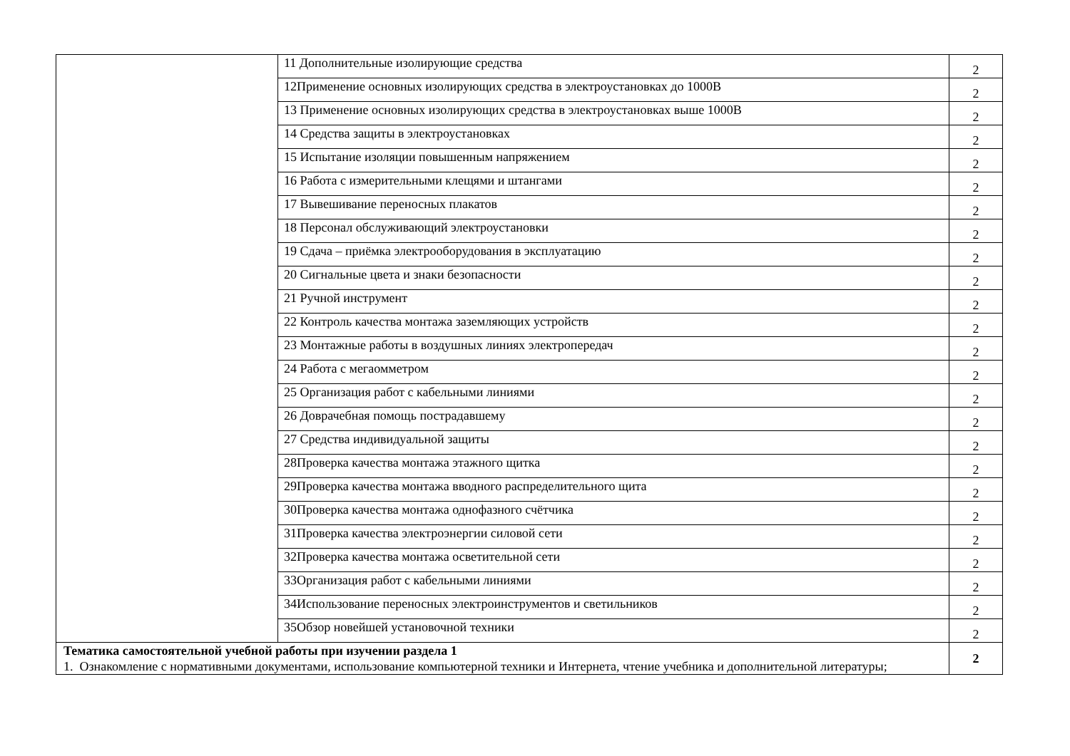| | 11 Дополнительные изолирующие средства | 2 |
| | 12Применение основных изолирующих средства в электроустановках до 1000В | 2 |
| | 13 Применение основных изолирующих средства в электроустановках выше 1000В | 2 |
| | 14 Средства защиты в электроустановках | 2 |
| | 15 Испытание изоляции повышенным напряжением | 2 |
| | 16 Работа с измерительными клещями и штангами | 2 |
| | 17 Вывешивание переносных плакатов | 2 |
| | 18 Персонал обслуживающий электроустановки | 2 |
| | 19 Сдача – приёмка электрооборудования в эксплуатацию | 2 |
| | 20 Сигнальные цвета и знаки безопасности | 2 |
| | 21 Ручной инструмент | 2 |
| | 22 Контроль качества монтажа заземляющих устройств | 2 |
| | 23 Монтажные работы в воздушных линиях электропередач | 2 |
| | 24 Работа с мегаомметром | 2 |
| | 25 Организация работ с кабельными линиями | 2 |
| | 26 Доврачебная помощь пострадавшему | 2 |
| | 27 Средства индивидуальной защиты | 2 |
| | 28Проверка качества монтажа этажного щитка | 2 |
| | 29Проверка качества монтажа вводного распределительного щита | 2 |
| | 30Проверка качества монтажа однофазного счётчика | 2 |
| | 31Проверка качества электроэнергии силовой сети | 2 |
| | 32Проверка качества монтажа осветительной сети | 2 |
| | 33Организация работ с кабельными линиями | 2 |
| | 34Использование переносных электроинструментов и светильников | 2 |
| | 35Обзор новейшей установочной техники | 2 |
| Тематика самостоятельной учебной работы при изучении раздела 1 1. Ознакомление с нормативными документами, использование компьютерной техники и Интернета, чтение учебника и дополнительной литературы; | | 2 |